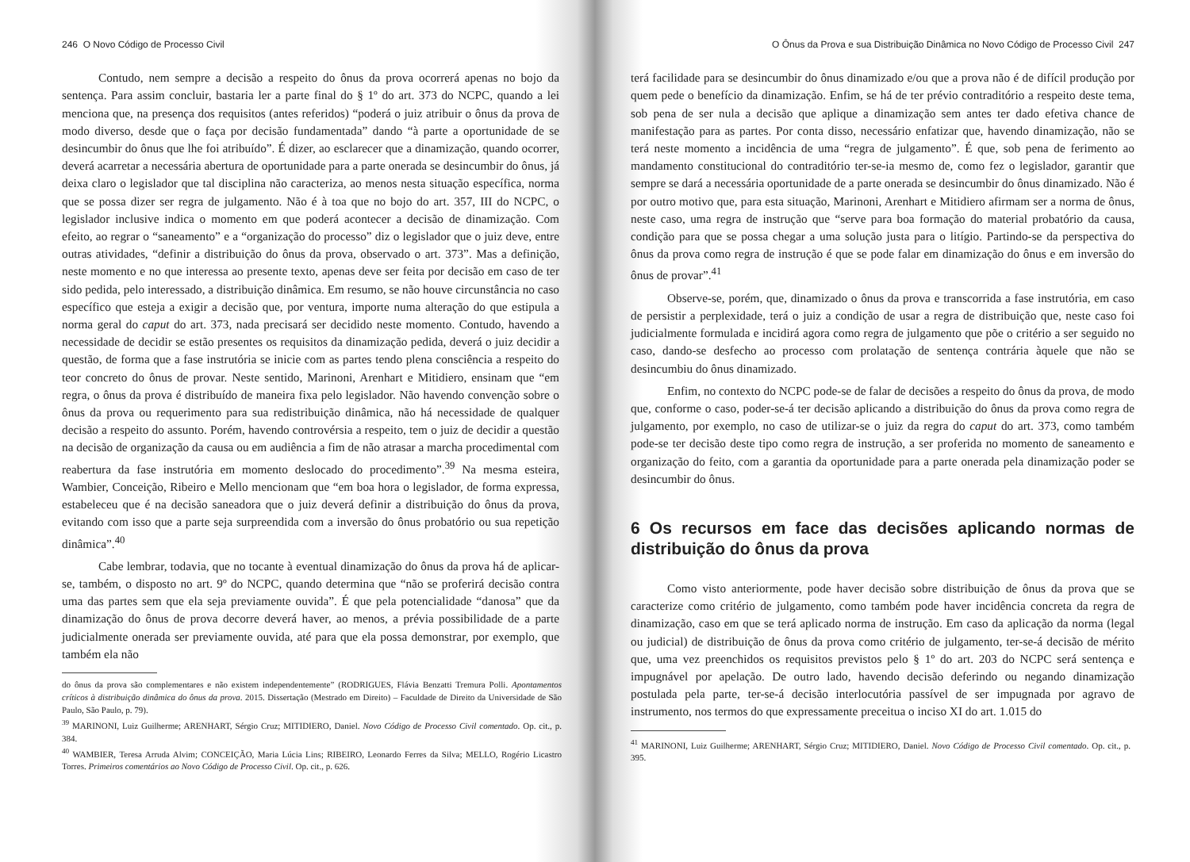246 O Novo Código de Processo Civil
Contudo, nem sempre a decisão a respeito do ônus da prova ocorrerá apenas no bojo da sentença. Para assim concluir, bastaria ler a parte final do § 1º do art. 373 do NCPC, quando a lei menciona que, na presença dos requisitos (antes referidos) “poderá o juiz atribuir o ônus da prova de modo diverso, desde que o faça por decisão fundamentada” dando “à parte a oportunidade de se desincumbir do ônus que lhe foi atribuído”. É dizer, ao esclarecer que a dinamização, quando ocorrer, deverá acarretar a necessária abertura de oportunidade para a parte onerada se desincumbir do ônus, já deixa claro o legislador que tal disciplina não caracteriza, ao menos nesta situação específica, norma que se possa dizer ser regra de julgamento. Não é à toa que no bojo do art. 357, III do NCPC, o legislador inclusive indica o momento em que poderá acontecer a decisão de dinamização. Com efeito, ao regrar o “saneamento” e a “organização do processo” diz o legislador que o juiz deve, entre outras atividades, “definir a distribuição do ônus da prova, observado o art. 373”. Mas a definição, neste momento e no que interessa ao presente texto, apenas deve ser feita por decisão em caso de ter sido pedida, pelo interessado, a distribuição dinâmica. Em resumo, se não houve circunstância no caso específico que esteja a exigir a decisão que, por ventura, importe numa alteração do que estipula a norma geral do caput do art. 373, nada precisará ser decidido neste momento. Contudo, havendo a necessidade de decidir se estão presentes os requisitos da dinamização pedida, deverá o juiz decidir a questão, de forma que a fase instrutória se inicie com as partes tendo plena consciência a respeito do teor concreto do ônus de provar. Neste sentido, Marinoni, Arenhart e Mitidiero, ensinam que “em regra, o ônus da prova é distribuído de maneira fixa pelo legislador. Não havendo convenção sobre o ônus da prova ou requerimento para sua redistribuição dinâmica, não há necessidade de qualquer decisão a respeito do assunto. Porém, havendo controvérsia a respeito, tem o juiz de decidir a questão na decisão de organização da causa ou em audiência a fim de não atrasar a marcha procedimental com reabertura da fase instrutória em momento deslocado do procedimento”.<sup>39</sup> Na mesma esteira, Wambier, Conceição, Ribeiro e Mello mencionam que “em boa hora o legislador, de forma expressa, estabeleceu que é na decisão saneadora que o juiz deverá definir a distribuição do ônus da prova, evitando com isso que a parte seja surpreendida com a inversão do ônus probatório ou sua repetição dinâmica”.<sup>40</sup>
Cabe lembrar, todavia, que no tocante à eventual dinamização do ônus da prova há de aplicar-se, também, o disposto no art. 9º do NCPC, quando determina que “não se proferirá decisão contra uma das partes sem que ela seja previamente ouvida”. É que pela potencialidade “danosa” que da dinamização do ônus de prova decorre deverá haver, ao menos, a prévia possibilidade de a parte judicialmente onerada ser previamente ouvida, até para que ela possa demonstrar, por exemplo, que também ela não
do ônus da prova são complementares e não existem independentemente” (RODRIGUES, Flávia Benzatti Tremura Polli. Apontamentos críticos à distribuição dinâmica do ônus da prova. 2015. Dissertação (Mestrado em Direito) – Faculdade de Direito da Universidade de São Paulo, São Paulo, p. 79).
<sup>39</sup> MARINONI, Luiz Guilherme; ARENHART, Sérgio Cruz; MITIDIERO, Daniel. Novo Código de Processo Civil comentado. Op. cit., p. 384.
<sup>40</sup> WAMBIER, Teresa Arruda Alvim; CONCEIÇÃO, Maria Lúcia Lins; RIBEIRO, Leonardo Ferres da Silva; MELLO, Rogério Licastro Torres. Primeiros comentários ao Novo Código de Processo Civil. Op. cit., p. 626.
O Ônus da Prova e sua Distribuição Dinâmica no Novo Código de Processo Civil 247
terá facilidade para se desincumbir do ônus dinamizado e/ou que a prova não é de difícil produção por quem pede o benefício da dinamização. Enfim, se há de ter prévio contraditório a respeito deste tema, sob pena de ser nula a decisão que aplique a dinamização sem antes ter dado efetiva chance de manifestação para as partes. Por conta disso, necessário enfatizar que, havendo dinamização, não se terá neste momento a incidência de uma “regra de julgamento”. É que, sob pena de ferimento ao mandamento constitucional do contraditório ter-se-ia mesmo de, como fez o legislador, garantir que sempre se dará a necessária oportunidade de a parte onerada se desincumbir do ônus dinamizado. Não é por outro motivo que, para esta situação, Marinoni, Arenhart e Mitidiero afirmam ser a norma de ônus, neste caso, uma regra de instrução que “serve para boa formação do material probatório da causa, condição para que se possa chegar a uma solução justa para o litígio. Partindo-se da perspectiva do ônus da prova como regra de instrução é que se pode falar em dinamização do ônus e em inversão do ônus de provar”.<sup>41</sup>
Observe-se, porém, que, dinamizado o ônus da prova e transcorrida a fase instrutória, em caso de persistir a perplexidade, terá o juiz a condição de usar a regra de distribuição que, neste caso foi judicialmente formulada e incidirá agora como regra de julgamento que põe o critério a ser seguido no caso, dando-se desfecho ao processo com prolatação de sentença contrária àquele que não se desincumbiu do ônus dinamizado.
Enfim, no contexto do NCPC pode-se de falar de decisões a respeito do ônus da prova, de modo que, conforme o caso, poder-se-á ter decisão aplicando a distribuição do ônus da prova como regra de julgamento, por exemplo, no caso de utilizar-se o juiz da regra do caput do art. 373, como também pode-se ter decisão deste tipo como regra de instrução, a ser proferida no momento de saneamento e organização do feito, com a garantia da oportunidade para a parte onerada pela dinamização poder se desincumbir do ônus.
6 Os recursos em face das decisões aplicando normas de distribuição do ônus da prova
Como visto anteriormente, pode haver decisão sobre distribuição de ônus da prova que se caracterize como critério de julgamento, como também pode haver incidência concreta da regra de dinamização, caso em que se terá aplicado norma de instrução. Em caso da aplicação da norma (legal ou judicial) de distribuição de ônus da prova como critério de julgamento, ter-se-á decisão de mérito que, uma vez preenchidos os requisitos previstos pelo § 1º do art. 203 do NCPC será sentença e impugnável por apelação. De outro lado, havendo decisão deferindo ou negando dinamização postulada pela parte, ter-se-á decisão interlocutória passível de ser impugnada por agravo de instrumento, nos termos do que expressamente preceitua o inciso XI do art. 1.015 do
<sup>41</sup> MARINONI, Luiz Guilherme; ARENHART, Sérgio Cruz; MITIDIERO, Daniel. Novo Código de Processo Civil comentado. Op. cit., p. 395.